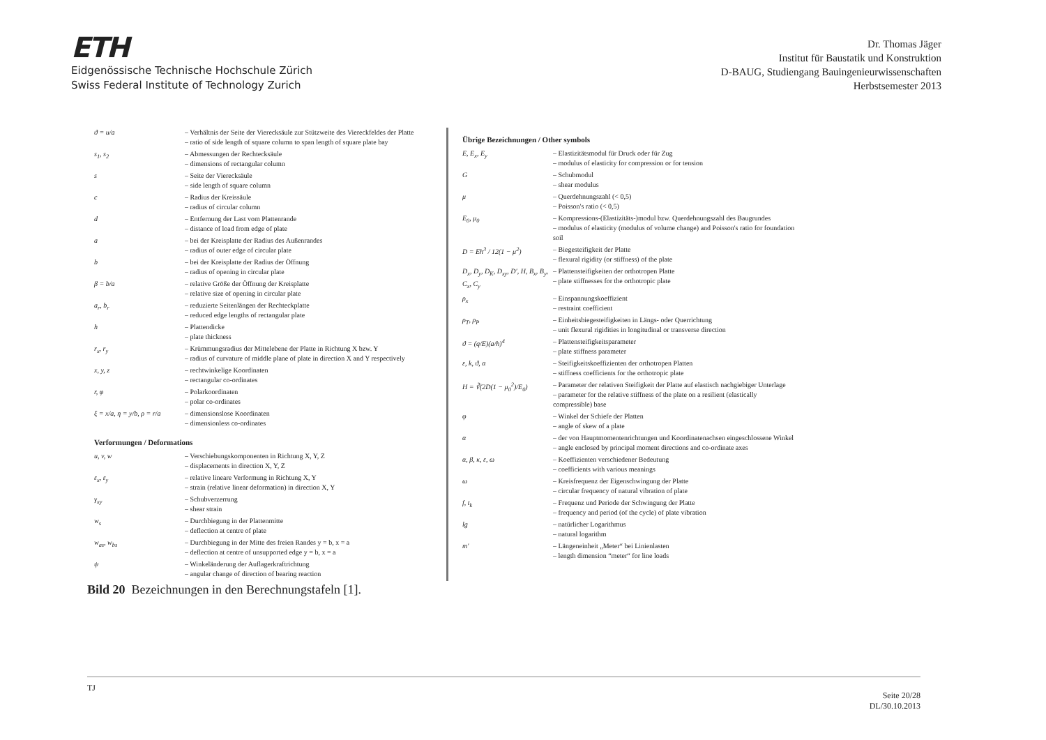ETH
Eidgenössische Technische Hochschule Zürich
Swiss Federal Institute of Technology Zurich
Dr. Thomas Jäger
Institut für Baustatik und Konstruktion
D-BAUG, Studiengang Bauingenieurwissenschaften
Herbstsemester 2013
| ϑ = u/a | – Verhältnis der Seite der Vierecksäule zur Stützweite des Viereckfeldes der Platte – ratio of side length of square column to span length of square plate bay |
| s<sub>1</sub>, s<sub>2</sub> | – Abmessungen der Rechtecksäule – dimensions of rectangular column |
| s | – Seite der Vierecksäule – side length of square column |
| c | – Radius der Kreissäule – radius of circular column |
| d | – Entfernung der Last vom Plattenrande – distance of load from edge of plate |
| a | – bei der Kreisplatte der Radius des Außenrandes – radius of outer edge of circular plate |
| b | – bei der Kreisplatte der Radius der Öffnung – radius of opening in circular plate |
| β = b/a | – relative Größe der Öffnung der Kreisplatte – relative size of opening in circular plate |
| a<sub>r</sub>, b<sub>r</sub> | – reduzierte Seitenlängen der Rechteckplatte – reduced edge lengths of rectangular plate |
| h | – Plattendicke – plate thickness |
| r<sub>x</sub>, r<sub>y</sub> | – Krümmungsradius der Mittelebene der Platte in Richtung X bzw. Y – radius of curvature of middle plane of plate in direction X and Y respectively |
| x, y, z | – rechtwinkelige Koordinaten – rectangular co-ordinates |
| r, φ | – Polarkoordinaten – polar co-ordinates |
| ξ = x/a, η = y/b, ρ = r/a | – dimensionslose Koordinaten – dimensionless co-ordinates |
Verformungen / Deformations
| u, v, w | – Verschiebungskomponenten in Richtung X, Y, Z – displacements in direction X, Y, Z |
| ε<sub>x</sub>, ε<sub>y</sub> | – relative lineare Verformung in Richtung X, Y – strain (relative linear deformation) in direction X, Y |
| γ<sub>xy</sub> | – Schubverzerrung – shear strain |
| w<sub>s</sub> | – Durchbiegung in der Plattenmitte – deflection at centre of plate |
| w<sub>as</sub>, w<sub>bs</sub> | – Durchbiegung in der Mitte des freien Randes y = b, x = a – deflection at centre of unsupported edge y = b, x = a |
| ψ | – Winkeländerung der Auflagerkraftrichtung – angular change of direction of bearing reaction |
Übrige Bezeichnungen / Other symbols
| E, E<sub>x</sub>, E<sub>y</sub> | – Elastizitätsmodul für Druck oder für Zug – modulus of elasticity for compression or for tension |
| G | – Schubmodul – shear modulus |
| μ | – Querdehnungszahl (< 0,5) – Poisson's ratio (< 0,5) |
| E<sub>0</sub>, μ<sub>0</sub> | – Kompressions-(Elastizitäts-)modul bzw. Querdehnungszahl des Baugrundes – modulus of elasticity (modulus of volume change) and Poisson's ratio for foundation soil |
| D = Eh<sup>3</sup> / 12(1 − μ<sup>2</sup>) | – Biegesteifigkeit der Platte – flexural rigidity (or stiffness) of the plate |
| D<sub>x</sub>, D<sub>y</sub>, D<sub>K</sub>, D<sub>xy</sub>, D′, H, B<sub>x</sub>, B<sub>y</sub>, C<sub>x</sub>, C<sub>y</sub> | – Plattensteifigkeiten der orthotropen Platte – plate stiffnesses for the orthotropic plate |
| ρ<sub>x</sub> | – Einspannungskoeffizient – restraint coefficient |
| ρ<sub>T</sub>, ρ<sub>P</sub> | – Einheitsbiegesteifigkeiten in Längs- oder Querrichtung – unit flexural rigidities in longitudinal or transverse direction |
| ϑ = (q/E)(a/h)<sup>4</sup> | – Plattensteifigkeitsparameter – plate stiffness parameter |
| ε, k, ϑ, α | – Steifigkeitskoeffizienten der orthotropen Platten – stiffness coefficients for the orthotropic plate |
| H = ∛(2D(1 − μ<sub>0</sub><sup>2</sup>)/E<sub>0</sub>) | – Parameter der relativen Steifigkeit der Platte auf elastisch nachgiebiger Unterlage – parameter for the relative stiffness of the plate on a resilient (elastically compressible) base |
| φ | – Winkel der Schiefe der Platten – angle of skew of a plate |
| α | – der von Hauptmomentenrichtungen und Koordinatenachsen eingeschlossene Winkel – angle enclosed by principal moment directions and co-ordinate axes |
| α, β, κ, ε, ω | – Koeffizienten verschiedener Bedeutung – coefficients with various meanings |
| ω | – Kreisfrequenz der Eigenschwingung der Platte – circular frequency of natural vibration of plate |
| f, t<sub>k</sub> | – Frequenz und Periode der Schwingung der Platte – frequency and period (of the cycle) of plate vibration |
| lg | – natürlicher Logarithmus – natural logarithm |
| m′ | – Längeneinheit „Meter“ bei Linienlasten – length dimension “meter“ for line loads |
Bild 20 Bezeichnungen in den Berechnungstafeln [1].
TJ
Seite 20/28
DL/30.10.2013